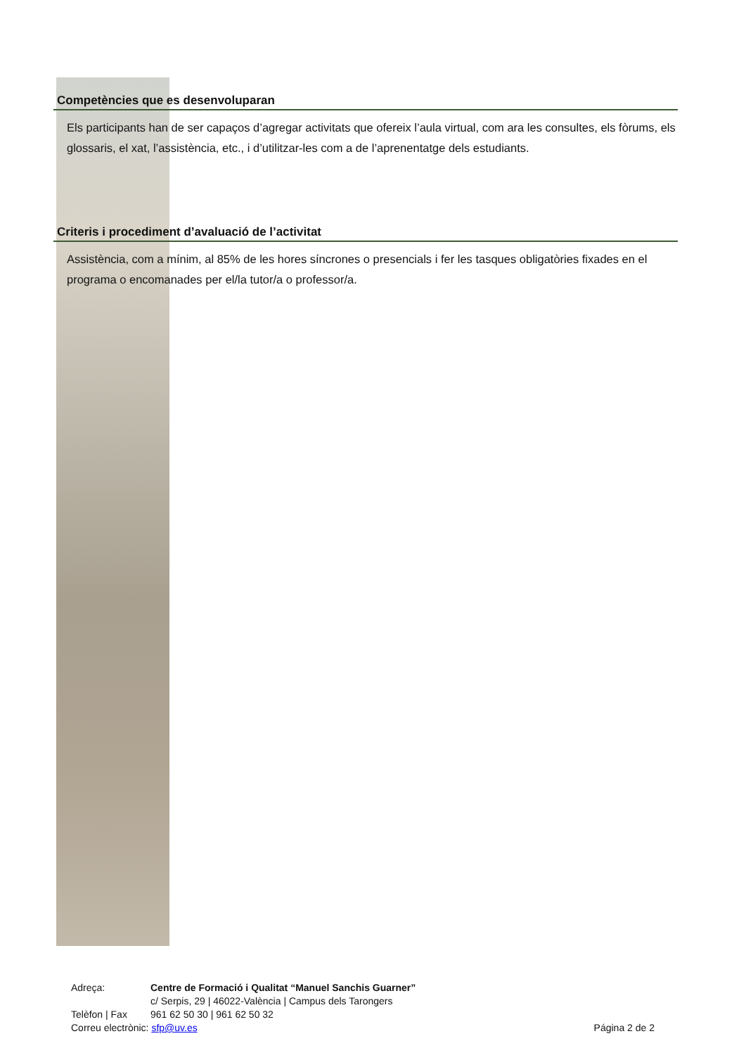Competències que es desenvoluparan
Els participants han de ser capaços d’agregar activitats que ofereix l’aula virtual, com ara les consultes, els fòrums, els glossaris, el xat, l’assistència, etc., i d’utilitzar-les com a de l’aprenentatge dels estudiants.
Criteris i procediment d’avaluació de l’activitat
Assistència, com a mínim, al 85% de les hores síncrones o presencials i fer les tasques obligatòries fixades en el programa o encomanades per el/la tutor/a o professor/a.
Adreça: Centre de Formació i Qualitat “Manuel Sanchis Guarner”
c/ Serpis, 29 | 46022-València | Campus dels Tarongers
Telèfon | Fax 961 62 50 30 | 961 62 50 32
Correu electrònic: sfp@uv.es Página 2 de 2